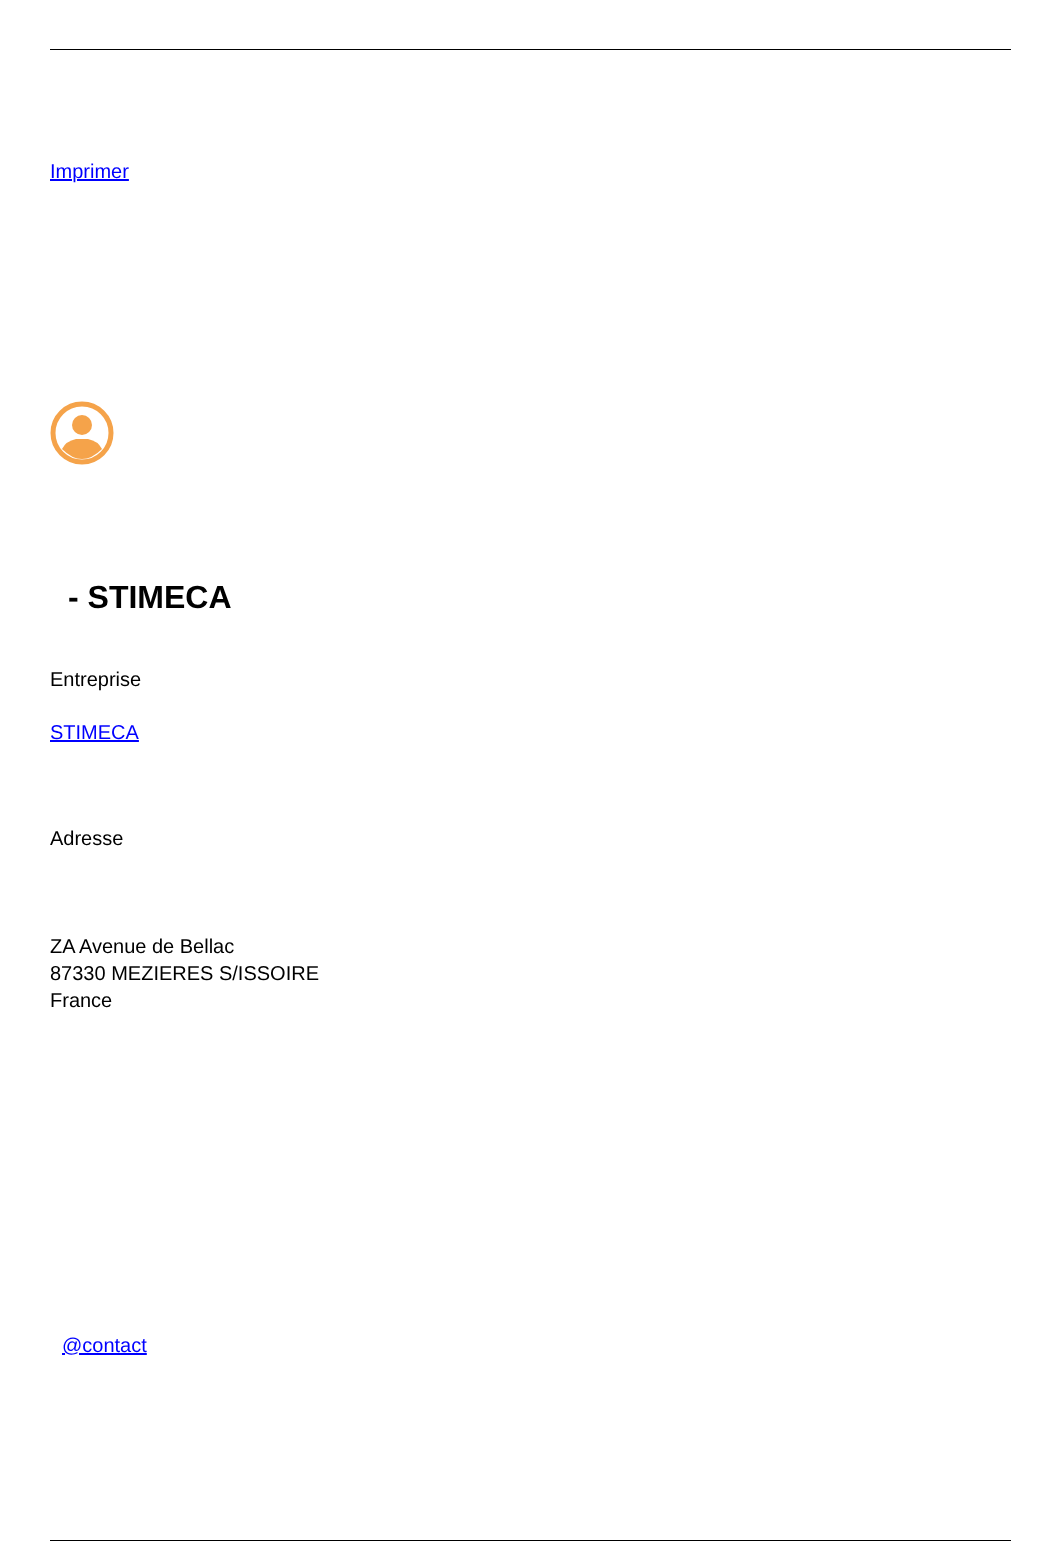Imprimer
- STIMECA
Entreprise
STIMECA
Adresse
ZA Avenue de Bellac
87330 MEZIERES S/ISSOIRE
France
@contact